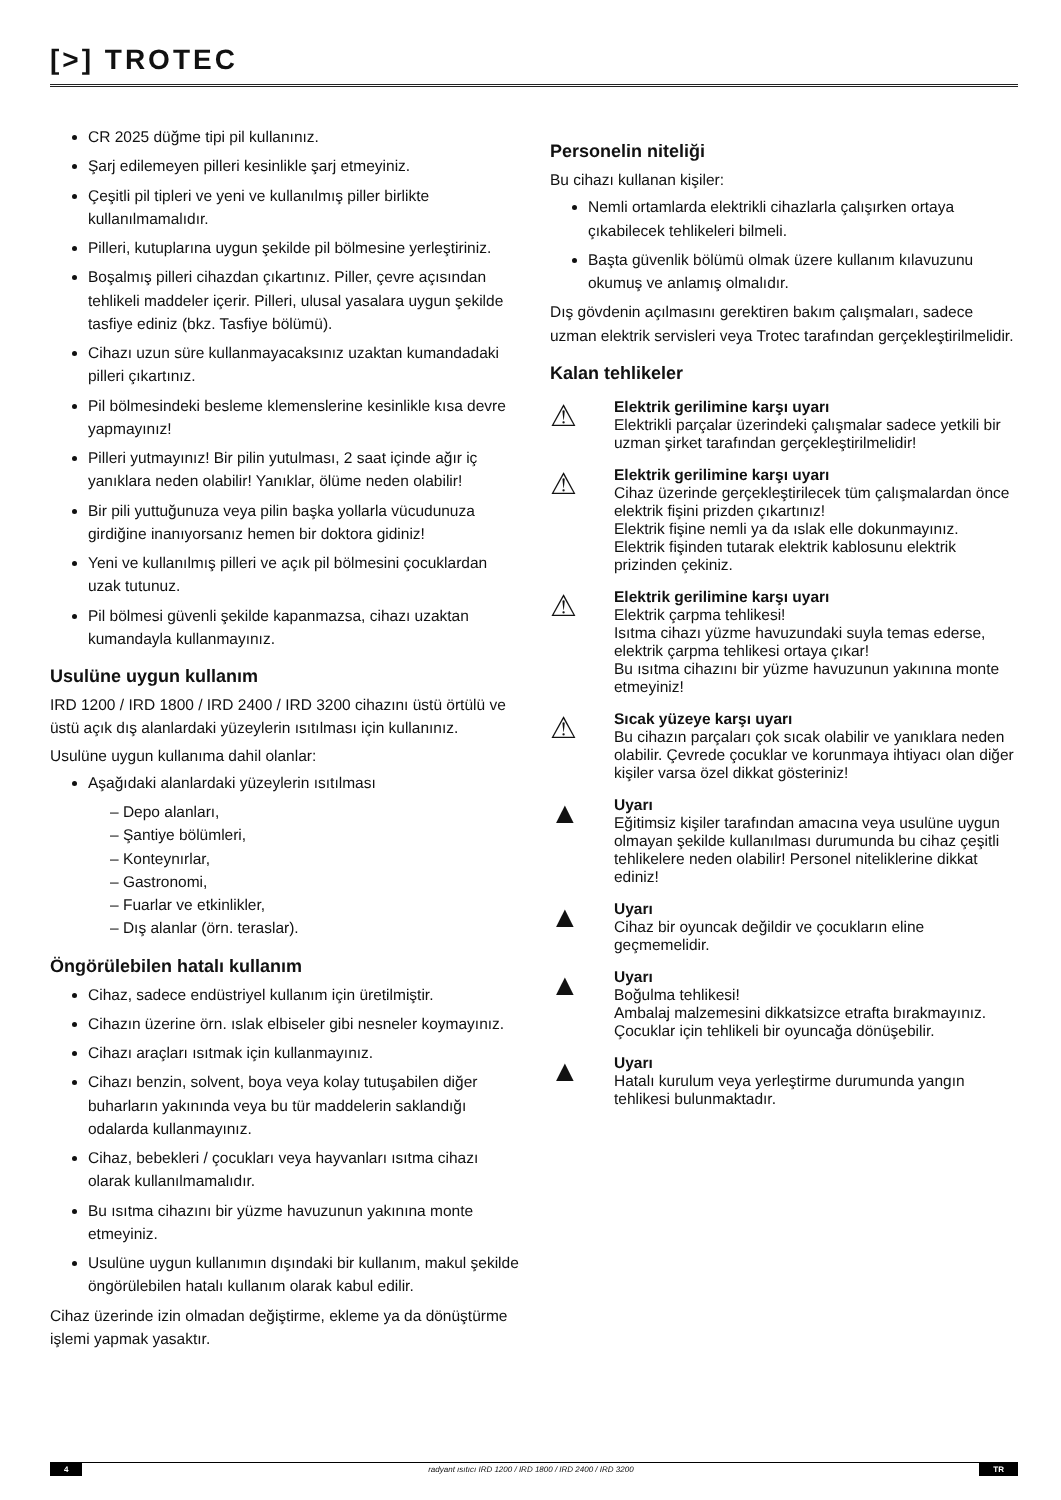[>] TROTEC
CR 2025 düğme tipi pil kullanınız.
Şarj edilemeyen pilleri kesinlikle şarj etmeyiniz.
Çeşitli pil tipleri ve yeni ve kullanılmış piller birlikte kullanılmamalıdır.
Pilleri, kutuplarına uygun şekilde pil bölmesine yerleştiriniz.
Boşalmış pilleri cihazdan çıkartınız. Piller, çevre açısından tehlikeli maddeler içerir. Pilleri, ulusal yasalara uygun şekilde tasfiye ediniz (bkz. Tasfiye bölümü).
Cihazı uzun süre kullanmayacaksınız uzaktan kumandadaki pilleri çıkartınız.
Pil bölmesindeki besleme klemenslerine kesinlikle kısa devre yapmayınız!
Pilleri yutmayınız! Bir pilin yutulması, 2 saat içinde ağır iç yanıklara neden olabilir! Yanıklar, ölüme neden olabilir!
Bir pili yuttuğunuza veya pilin başka yollarla vücudunuza girdiğine inanıyorsanız hemen bir doktora gidiniz!
Yeni ve kullanılmış pilleri ve açık pil bölmesini çocuklardan uzak tutunuz.
Pil bölmesi güvenli şekilde kapanmazsa, cihazı uzaktan kumandayla kullanmayınız.
Usulüne uygun kullanım
IRD 1200 / IRD 1800 / IRD 2400 / IRD 3200 cihazını üstü örtülü ve üstü açık dış alanlardaki yüzeylerin ısıtılması için kullanınız.
Usulüne uygun kullanıma dahil olanlar:
Aşağıdaki alanlardaki yüzeylerin ısıtılması
– Depo alanları,
– Şantiye bölümleri,
– Konteynırlar,
– Gastronomi,
– Fuarlar ve etkinlikler,
– Dış alanlar (örn. teraslar).
Öngörülebilen hatalı kullanım
Cihaz, sadece endüstriyel kullanım için üretilmiştir.
Cihazın üzerine örn. ıslak elbiseler gibi nesneler koymayınız.
Cihazı araçları ısıtmak için kullanmayınız.
Cihazı benzin, solvent, boya veya kolay tutuşabilen diğer buharların yakınında veya bu tür maddelerin saklandığı odalarda kullanmayınız.
Cihaz, bebekleri / çocukları veya hayvanları ısıtma cihazı olarak kullanılmamalıdır.
Bu ısıtma cihazını bir yüzme havuzunun yakınına monte etmeyiniz.
Usulüne uygun kullanımın dışındaki bir kullanım, makul şekilde öngörülebilen hatalı kullanım olarak kabul edilir.
Cihaz üzerinde izin olmadan değiştirme, ekleme ya da dönüştürme işlemi yapmak yasaktır.
Personelin niteliği
Bu cihazı kullanan kişiler:
Nemli ortamlarda elektrikli cihazlarla çalışırken ortaya çıkabilecek tehlikeleri bilmeli.
Başta güvenlik bölümü olmak üzere kullanım kılavuzunu okumuş ve anlamış olmalıdır.
Dış gövdenin açılmasını gerektiren bakım çalışmaları, sadece uzman elektrik servisleri veya Trotec tarafından gerçekleştirilmelidir.
Kalan tehlikeler
⚠
Elektrik gerilimine karşı uyarı
Elektrikli parçalar üzerindeki çalışmalar sadece yetkili bir uzman şirket tarafından gerçekleştirilmelidir!
⚠
Elektrik gerilimine karşı uyarı
Cihaz üzerinde gerçekleştirilecek tüm çalışmalardan önce elektrik fişini prizden çıkartınız!
Elektrik fişine nemli ya da ıslak elle dokunmayınız.
Elektrik fişinden tutarak elektrik kablosunu elektrik prizinden çekiniz.
⚠
Elektrik gerilimine karşı uyarı
Elektrik çarpma tehlikesi!
Isıtma cihazı yüzme havuzundaki suyla temas ederse, elektrik çarpma tehlikesi ortaya çıkar!
Bu ısıtma cihazını bir yüzme havuzunun yakınına monte etmeyiniz!
⚠
Sıcak yüzeye karşı uyarı
Bu cihazın parçaları çok sıcak olabilir ve yanıklara neden olabilir. Çevrede çocuklar ve korunmaya ihtiyacı olan diğer kişiler varsa özel dikkat gösteriniz!
▲
Uyarı
Eğitimsiz kişiler tarafından amacına veya usulüne uygun olmayan şekilde kullanılması durumunda bu cihaz çeşitli tehlikelere neden olabilir! Personel niteliklerine dikkat ediniz!
▲
Uyarı
Cihaz bir oyuncak değildir ve çocukların eline geçmemelidir.
▲
Uyarı
Boğulma tehlikesi!
Ambalaj malzemesini dikkatsizce etrafta bırakmayınız. Çocuklar için tehlikeli bir oyuncağa dönüşebilir.
▲
Uyarı
Hatalı kurulum veya yerleştirme durumunda yangın tehlikesi bulunmaktadır.
4 radyant ısıtıcı IRD 1200 / IRD 1800 / IRD 2400 / IRD 3200 TR